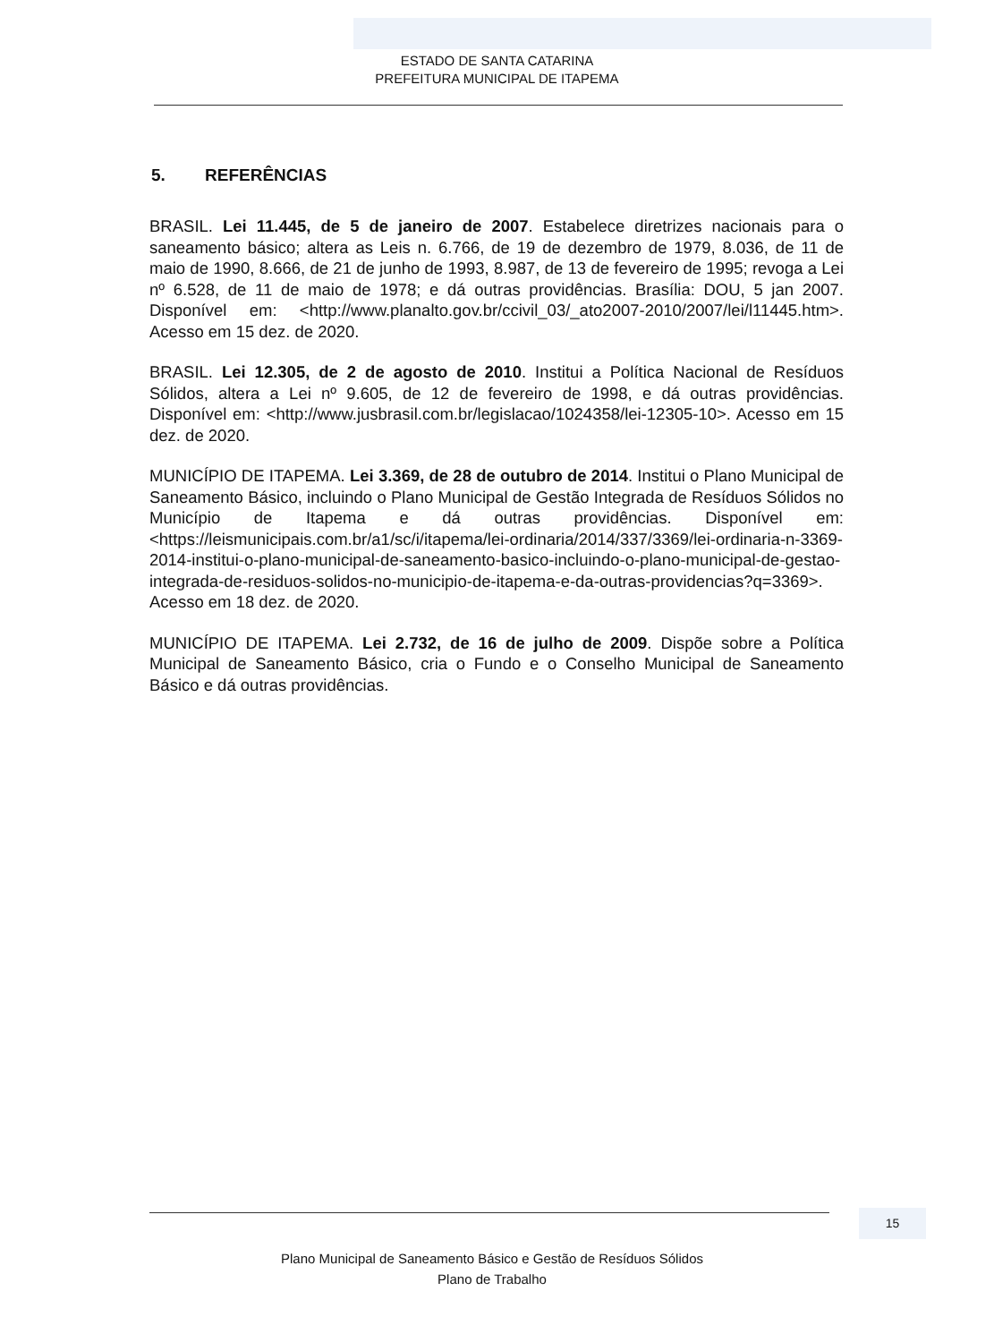ESTADO DE SANTA CATARINA
PREFEITURA MUNICIPAL DE ITAPEMA
5. REFERÊNCIAS
BRASIL. Lei 11.445, de 5 de janeiro de 2007. Estabelece diretrizes nacionais para o saneamento básico; altera as Leis n. 6.766, de 19 de dezembro de 1979, 8.036, de 11 de maio de 1990, 8.666, de 21 de junho de 1993, 8.987, de 13 de fevereiro de 1995; revoga a Lei nº 6.528, de 11 de maio de 1978; e dá outras providências. Brasília: DOU, 5 jan 2007. Disponível em: <http://www.planalto.gov.br/ccivil_03/_ato2007-2010/2007/lei/l11445.htm>. Acesso em 15 dez. de 2020.
BRASIL. Lei 12.305, de 2 de agosto de 2010. Institui a Política Nacional de Resíduos Sólidos, altera a Lei nº 9.605, de 12 de fevereiro de 1998, e dá outras providências. Disponível em: <http://www.jusbrasil.com.br/legislacao/1024358/lei-12305-10>. Acesso em 15 dez. de 2020.
MUNICÍPIO DE ITAPEMA. Lei 3.369, de 28 de outubro de 2014. Institui o Plano Municipal de Saneamento Básico, incluindo o Plano Municipal de Gestão Integrada de Resíduos Sólidos no Município de Itapema e dá outras providências. Disponível em: <https://leismunicipais.com.br/a1/sc/i/itapema/lei-ordinaria/2014/337/3369/lei-ordinaria-n-3369-2014-institui-o-plano-municipal-de-saneamento-basico-incluindo-o-plano-municipal-de-gestao-integrada-de-residuos-solidos-no-municipio-de-itapema-e-da-outras-providencias?q=3369>. Acesso em 18 dez. de 2020.
MUNICÍPIO DE ITAPEMA. Lei 2.732, de 16 de julho de 2009. Dispõe sobre a Política Municipal de Saneamento Básico, cria o Fundo e o Conselho Municipal de Saneamento Básico e dá outras providências.
15
Plano Municipal de Saneamento Básico e Gestão de Resíduos Sólidos
Plano de Trabalho